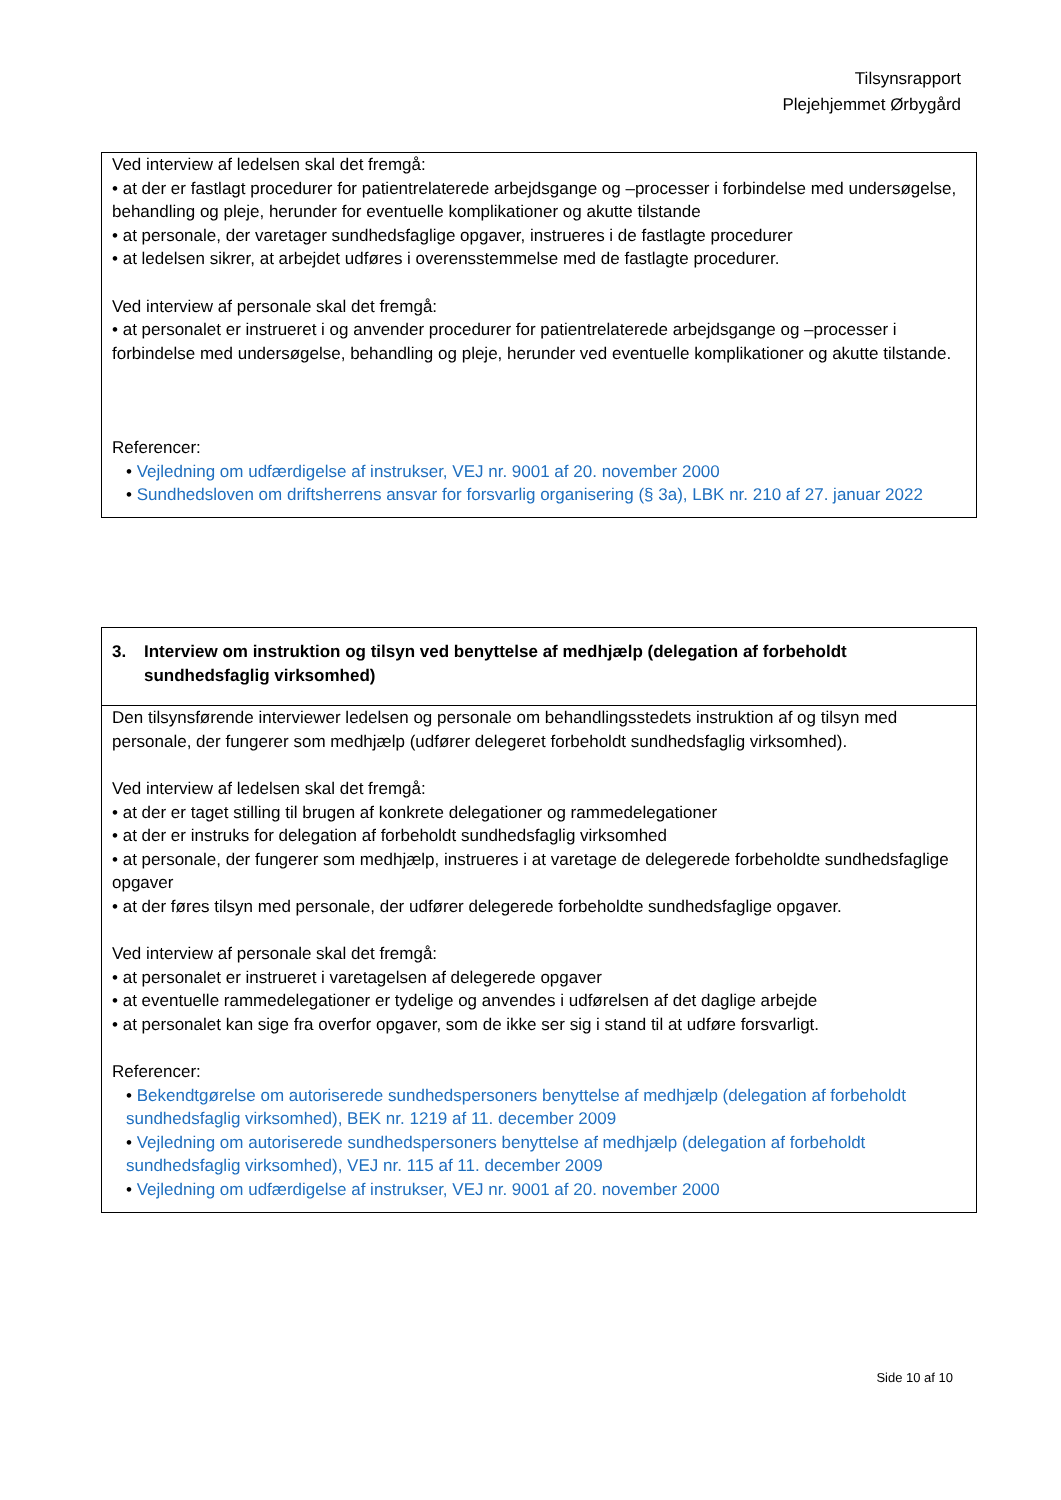Tilsynsrapport
Plejehjemmet Ørbygård
| Ved interview af ledelsen skal det fremgå: • at der er fastlagt procedurer for patientrelaterede arbejdsgange og –processer i forbindelse med undersøgelse, behandling og pleje, herunder for eventuelle komplikationer og akutte tilstande • at personale, der varetager sundhedsfaglige opgaver, instrueres i de fastlagte procedurer • at ledelsen sikrer, at arbejdet udføres i overensstemmelse med de fastlagte procedurer. Ved interview af personale skal det fremgå: • at personalet er instrueret i og anvender procedurer for patientrelaterede arbejdsgange og –processer i forbindelse med undersøgelse, behandling og pleje, herunder ved eventuelle komplikationer og akutte tilstande. Referencer: • Vejledning om udfærdigelse af instrukser, VEJ nr. 9001 af 20. november 2000 • Sundhedsloven om driftsherrens ansvar for forsvarlig organisering (§ 3a), LBK nr. 210 af 27. januar 2022 |
| 3. Interview om instruktion og tilsyn ved benyttelse af medhjælp (delegation af forbeholdt sundhedsfaglig virksomhed) |
| Den tilsynsførende interviewer ledelsen og personale om behandlingsstedets instruktion af og tilsyn med personale, der fungerer som medhjælp (udfører delegeret forbeholdt sundhedsfaglig virksomhed). Ved interview af ledelsen skal det fremgå: • at der er taget stilling til brugen af konkrete delegationer og rammedelegationer • at der er instruks for delegation af forbeholdt sundhedsfaglig virksomhed • at personale, der fungerer som medhjælp, instrueres i at varetage de delegerede forbeholdte sundhedsfaglige opgaver • at der føres tilsyn med personale, der udfører delegerede forbeholdte sundhedsfaglige opgaver. Ved interview af personale skal det fremgå: • at personalet er instrueret i varetagelsen af delegerede opgaver • at eventuelle rammedelegationer er tydelige og anvendes i udførelsen af det daglige arbejde • at personalet kan sige fra overfor opgaver, som de ikke ser sig i stand til at udføre forsvarligt. Referencer: • Bekendtgørelse om autoriserede sundhedspersoners benyttelse af medhjælp (delegation af forbeholdt sundhedsfaglig virksomhed), BEK nr. 1219 af 11. december 2009 • Vejledning om autoriserede sundhedspersoners benyttelse af medhjælp (delegation af forbeholdt sundhedsfaglig virksomhed), VEJ nr. 115 af 11. december 2009 • Vejledning om udfærdigelse af instrukser, VEJ nr. 9001 af 20. november 2000 |
Side 10 af 10